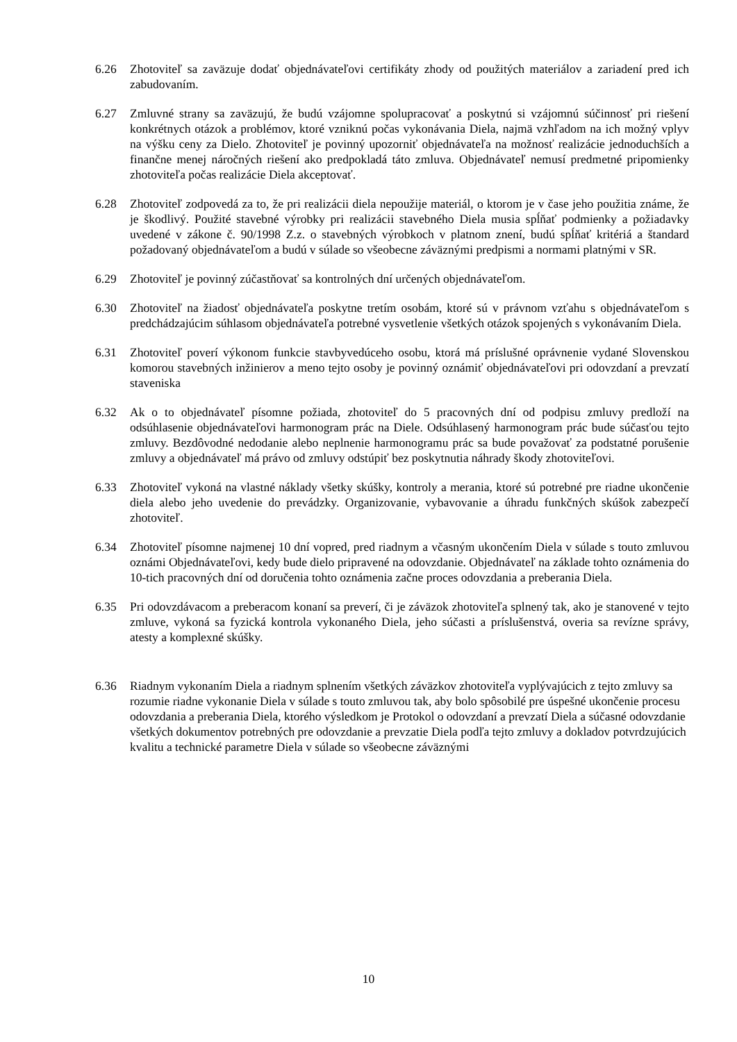6.26 Zhotoviteľ sa zaväzuje dodať objednávateľovi certifikáty zhody od použitých materiálov a zariadení pred ich zabudovaním.
6.27 Zmluvné strany sa zaväzujú, že budú vzájomne spolupracovať a poskytnú si vzájomnú súčinnosť pri riešení konkrétnych otázok a problémov, ktoré vzniknú počas vykonávania Diela, najmä vzhľadom na ich možný vplyv na výšku ceny za Dielo. Zhotoviteľ je povinný upozorniť objednávateľa na možnosť realizácie jednoduchších a finančne menej náročných riešení ako predpokladá táto zmluva. Objednávateľ nemusí predmetné pripomienky zhotoviteľa počas realizácie Diela akceptovať.
6.28 Zhotoviteľ zodpovedá za to, že pri realizácii diela nepoužije materiál, o ktorom je v čase jeho použitia známe, že je škodlivý. Použité stavebné výrobky pri realizácii stavebného Diela musia spĺňať podmienky a požiadavky uvedené v zákone č. 90/1998 Z.z. o stavebných výrobkoch v platnom znení, budú spĺňať kritériá a štandard požadovaný objednávateľom a budú v súlade so všeobecne záväznými predpismi a normami platnými v SR.
6.29 Zhotoviteľ je povinný zúčastňovať sa kontrolných dní určených objednávateľom.
6.30 Zhotoviteľ na žiadosť objednávateľa poskytne tretím osobám, ktoré sú v právnom vzťahu s objednávateľom s predchádzajúcim súhlasom objednávateľa potrebné vysvetlenie všetkých otázok spojených s vykonávaním Diela.
6.31 Zhotoviteľ poverí výkonom funkcie stavbyvedúceho osobu, ktorá má príslušné oprávnenie vydané Slovenskou komorou stavebných inžinierov a meno tejto osoby je povinný oznámiť objednávateľovi pri odovzdaní a prevzatí staveniska
6.32 Ak o to objednávateľ písomne požiada, zhotoviteľ do 5 pracovných dní od podpisu zmluvy predloží na odsúhlasenie objednávateľovi harmonogram prác na Diele. Odsúhlasený harmonogram prác bude súčasťou tejto zmluvy. Bezdôvodné nedodanie alebo neplnenie harmonogramu prác sa bude považovať za podstatné porušenie zmluvy a objednávateľ má právo od zmluvy odstúpiť bez poskytnutia náhrady škody zhotoviteľovi.
6.33 Zhotoviteľ vykoná na vlastné náklady všetky skúšky, kontroly a merania, ktoré sú potrebné pre riadne ukončenie diela alebo jeho uvedenie do prevádzky. Organizovanie, vybavovanie a úhradu funkčných skúšok zabezpečí zhotoviteľ.
6.34 Zhotoviteľ písomne najmenej 10 dní vopred, pred riadnym a včasným ukončením Diela v súlade s touto zmluvou oznámi Objednávateľovi, kedy bude dielo pripravené na odovzdanie. Objednávateľ na základe tohto oznámenia do 10-tich pracovných dní od doručenia tohto oznámenia začne proces odovzdania a preberania Diela.
6.35 Pri odovzdávacom a preberacom konaní sa preverí, či je záväzok zhotoviteľa splnený tak, ako je stanovené v tejto zmluve, vykoná sa fyzická kontrola vykonaného Diela, jeho súčasti a príslušenstvá, overia sa revízne správy, atesty a komplexné skúšky.
6.36 Riadnym vykonaním Diela a riadnym splnením všetkých záväzkov zhotoviteľa vyplývajúcich z tejto zmluvy sa rozumie riadne vykonanie Diela v súlade s touto zmluvou tak, aby bolo spôsobilé pre úspešné ukončenie procesu odovzdania a preberania Diela, ktorého výsledkom je Protokol o odovzdaní a prevzatí Diela a súčasné odovzdanie všetkých dokumentov potrebných pre odovzdanie a prevzatie Diela podľa tejto zmluvy a dokladov potvrdzujúcich kvalitu a technické parametre Diela v súlade so všeobecne záväznými
10